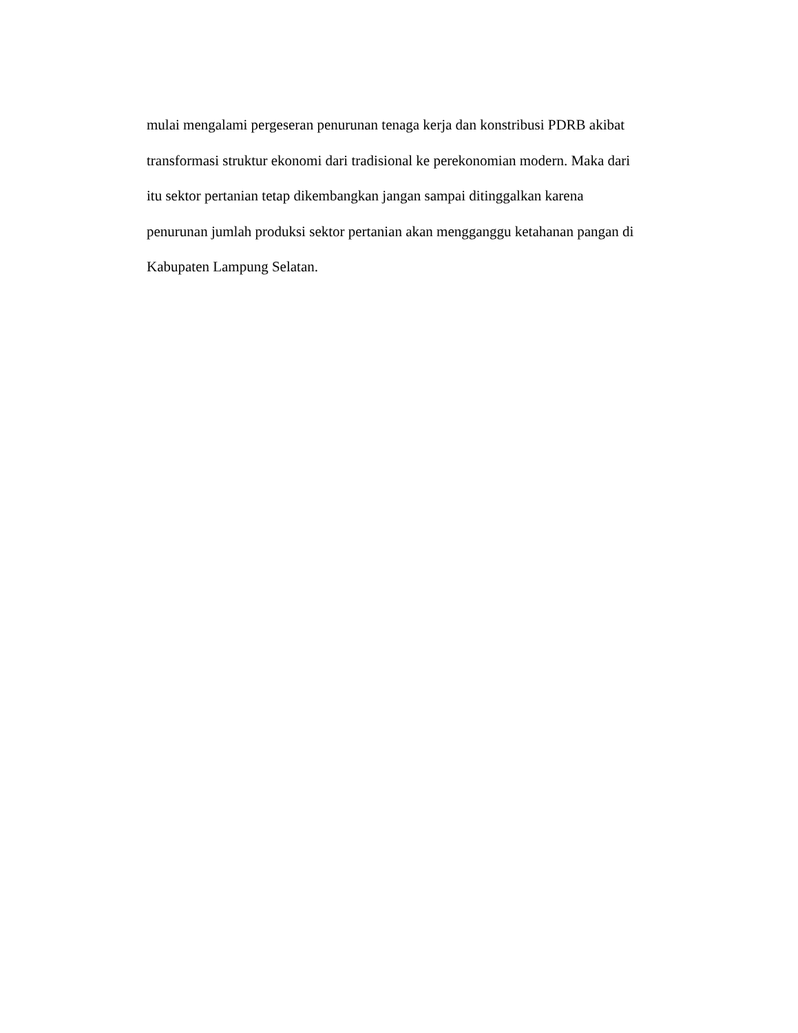mulai mengalami pergeseran penurunan tenaga kerja dan konstribusi PDRB akibat
transformasi struktur ekonomi dari tradisional ke perekonomian modern. Maka dari
itu sektor pertanian tetap dikembangkan jangan sampai ditinggalkan karena
penurunan jumlah produksi sektor pertanian akan mengganggu ketahanan pangan di
Kabupaten Lampung Selatan.